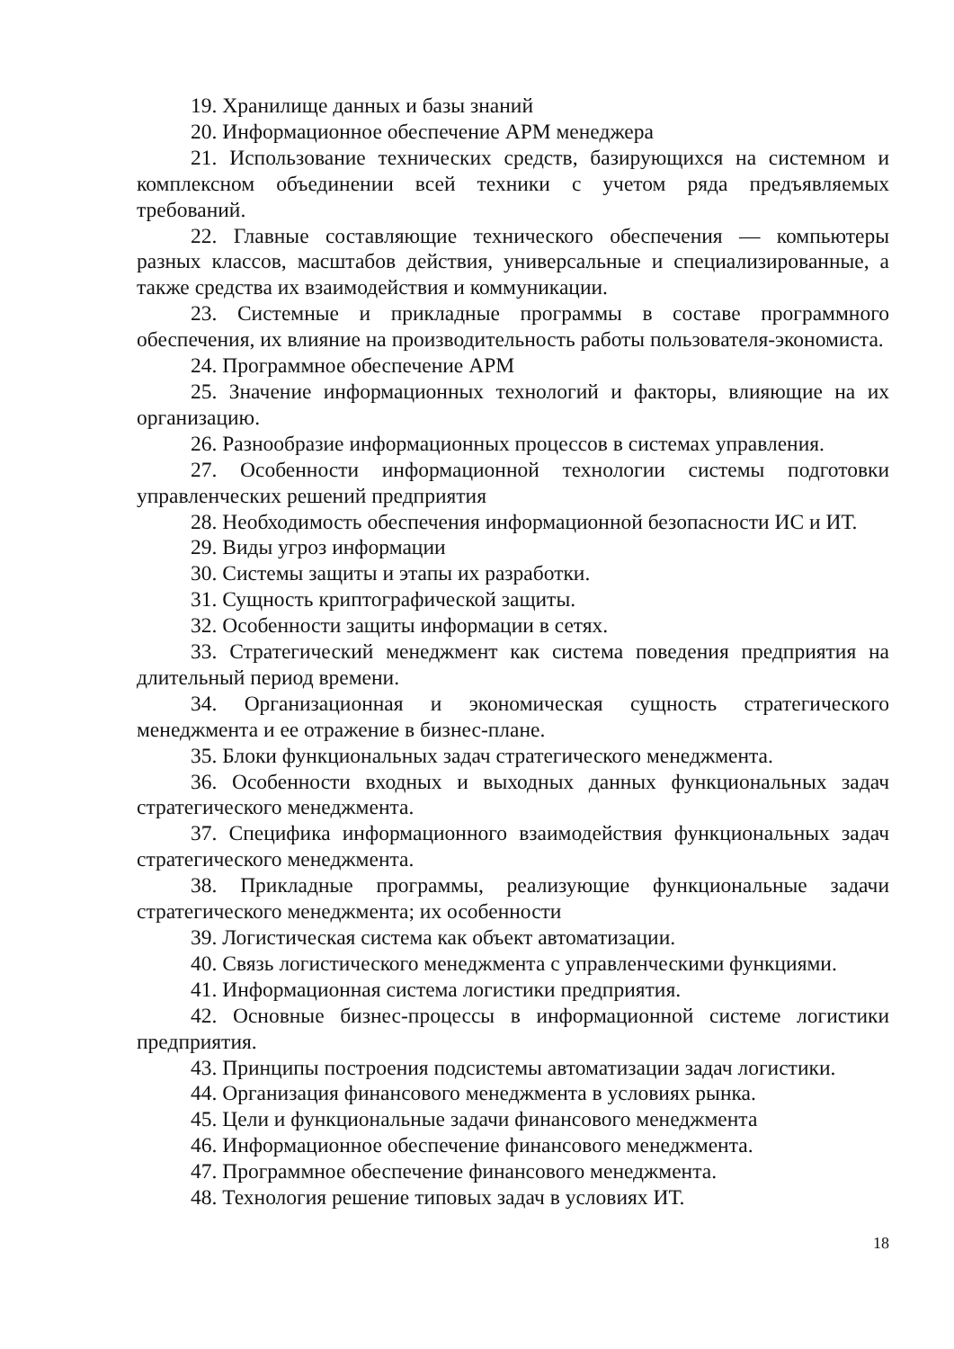19. Хранилище данных и базы знаний
20. Информационное обеспечение АРМ менеджера
21. Использование технических средств, базирующихся на системном и комплексном объединении всей техники с учетом ряда предъявляемых требований.
22. Главные составляющие технического обеспечения — компьютеры разных классов, масштабов действия, универсальные и специализированные, а также средства их взаимодействия и коммуникации.
23. Системные и прикладные программы в составе программного обеспечения, их влияние на производительность работы пользователя-экономиста.
24. Программное обеспечение АРМ
25. Значение информационных технологий и факторы, влияющие на их организацию.
26. Разнообразие информационных процессов в системах управления.
27. Особенности информационной технологии системы подготовки управленческих решений предприятия
28. Необходимость обеспечения информационной безопасности ИС и ИТ.
29. Виды угроз информации
30. Системы защиты и этапы их разработки.
31. Сущность криптографической защиты.
32. Особенности защиты информации в сетях.
33. Стратегический менеджмент как система поведения предприятия на длительный период времени.
34. Организационная и экономическая сущность стратегического менеджмента и ее отражение в бизнес-плане.
35. Блоки функциональных задач стратегического менеджмента.
36. Особенности входных и выходных данных функциональных задач стратегического менеджмента.
37. Специфика информационного взаимодействия функциональных задач стратегического менеджмента.
38. Прикладные программы, реализующие функциональные задачи стратегического менеджмента; их особенности
39. Логистическая система как объект автоматизации.
40. Связь логистического менеджмента с управленческими функциями.
41. Информационная система логистики предприятия.
42. Основные бизнес-процессы в информационной системе логистики предприятия.
43. Принципы построения подсистемы автоматизации задач логистики.
44. Организация финансового менеджмента в условиях рынка.
45. Цели и функциональные задачи финансового менеджмента
46. Информационное обеспечение финансового менеджмента.
47. Программное обеспечение финансового менеджмента.
48. Технология решение типовых задач в условиях ИТ.
18